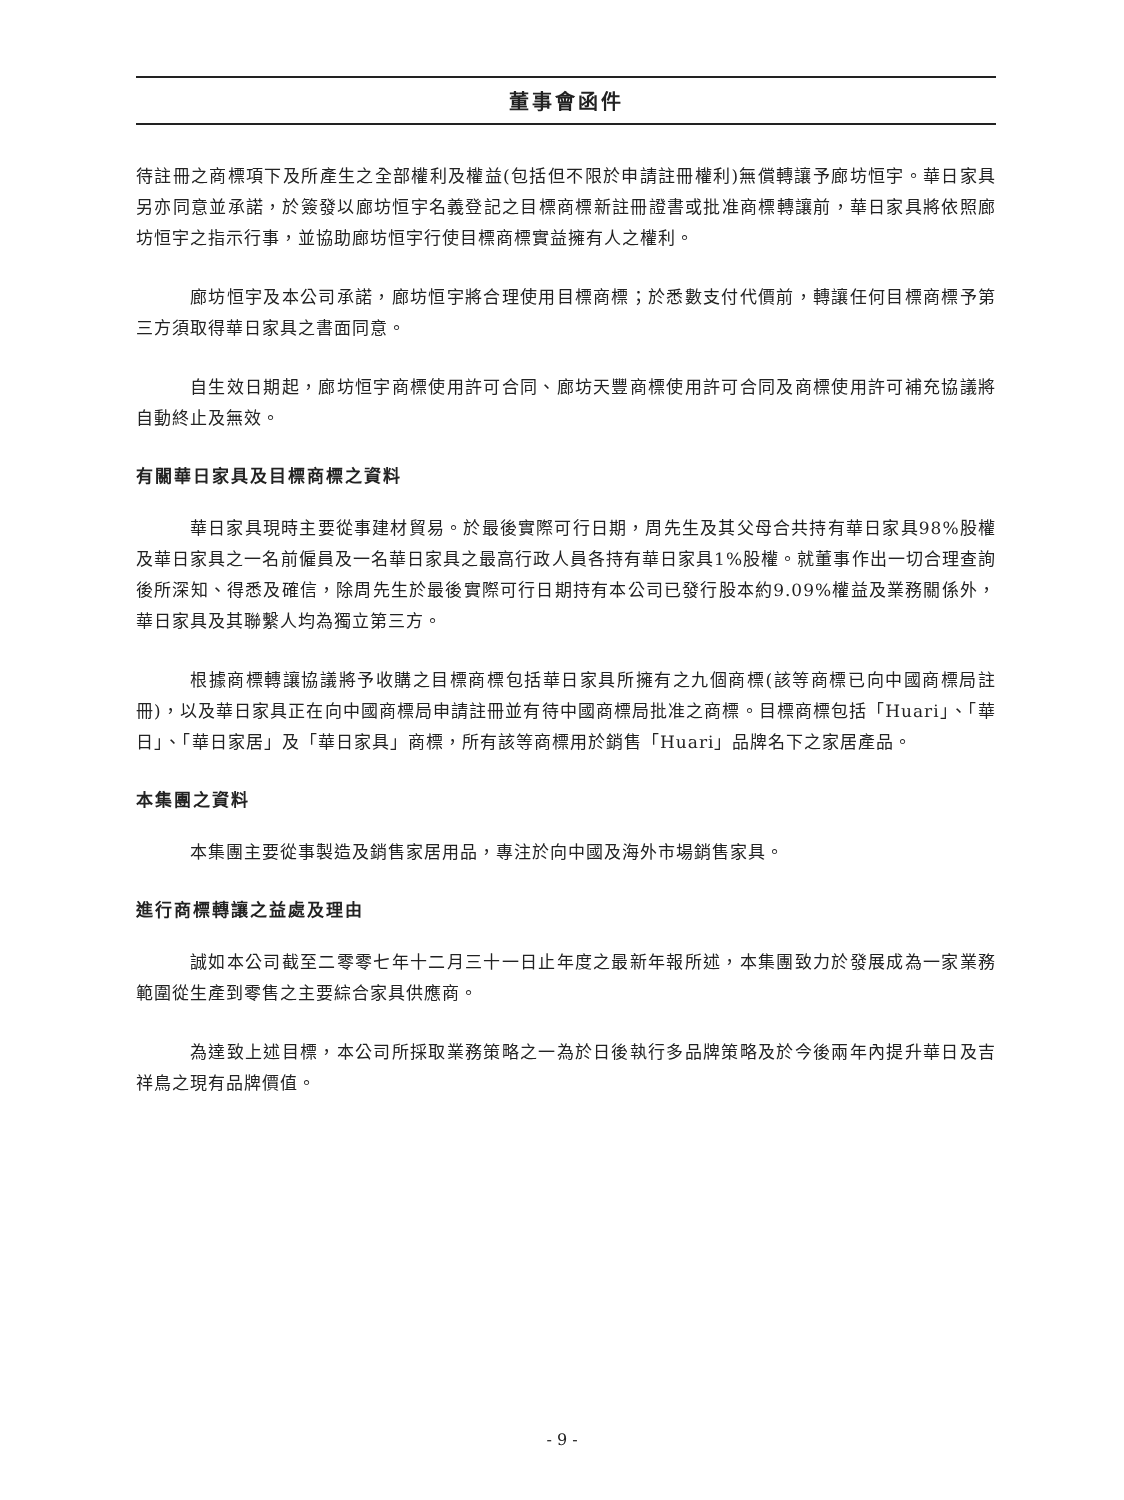董事會函件
待註冊之商標項下及所產生之全部權利及權益(包括但不限於申請註冊權利)無償轉讓予廊坊恒宇。華日家具另亦同意並承諾，於簽發以廊坊恒宇名義登記之目標商標新註冊證書或批准商標轉讓前，華日家具將依照廊坊恒宇之指示行事，並協助廊坊恒宇行使目標商標實益擁有人之權利。
廊坊恒宇及本公司承諾，廊坊恒宇將合理使用目標商標；於悉數支付代價前，轉讓任何目標商標予第三方須取得華日家具之書面同意。
自生效日期起，廊坊恒宇商標使用許可合同、廊坊天豐商標使用許可合同及商標使用許可補充協議將自動終止及無效。
有關華日家具及目標商標之資料
華日家具現時主要從事建材貿易。於最後實際可行日期，周先生及其父母合共持有華日家具98%股權及華日家具之一名前僱員及一名華日家具之最高行政人員各持有華日家具1%股權。就董事作出一切合理查詢後所深知、得悉及確信，除周先生於最後實際可行日期持有本公司已發行股本約9.09%權益及業務關係外，華日家具及其聯繫人均為獨立第三方。
根據商標轉讓協議將予收購之目標商標包括華日家具所擁有之九個商標(該等商標已向中國商標局註冊)，以及華日家具正在向中國商標局申請註冊並有待中國商標局批准之商標。目標商標包括「Huari」、「華日」、「華日家居」及「華日家具」商標，所有該等商標用於銷售「Huari」品牌名下之家居產品。
本集團之資料
本集團主要從事製造及銷售家居用品，專注於向中國及海外市場銷售家具。
進行商標轉讓之益處及理由
誠如本公司截至二零零七年十二月三十一日止年度之最新年報所述，本集團致力於發展成為一家業務範圍從生產到零售之主要綜合家具供應商。
為達致上述目標，本公司所採取業務策略之一為於日後執行多品牌策略及於今後兩年內提升華日及吉祥鳥之現有品牌價值。
- 9 -